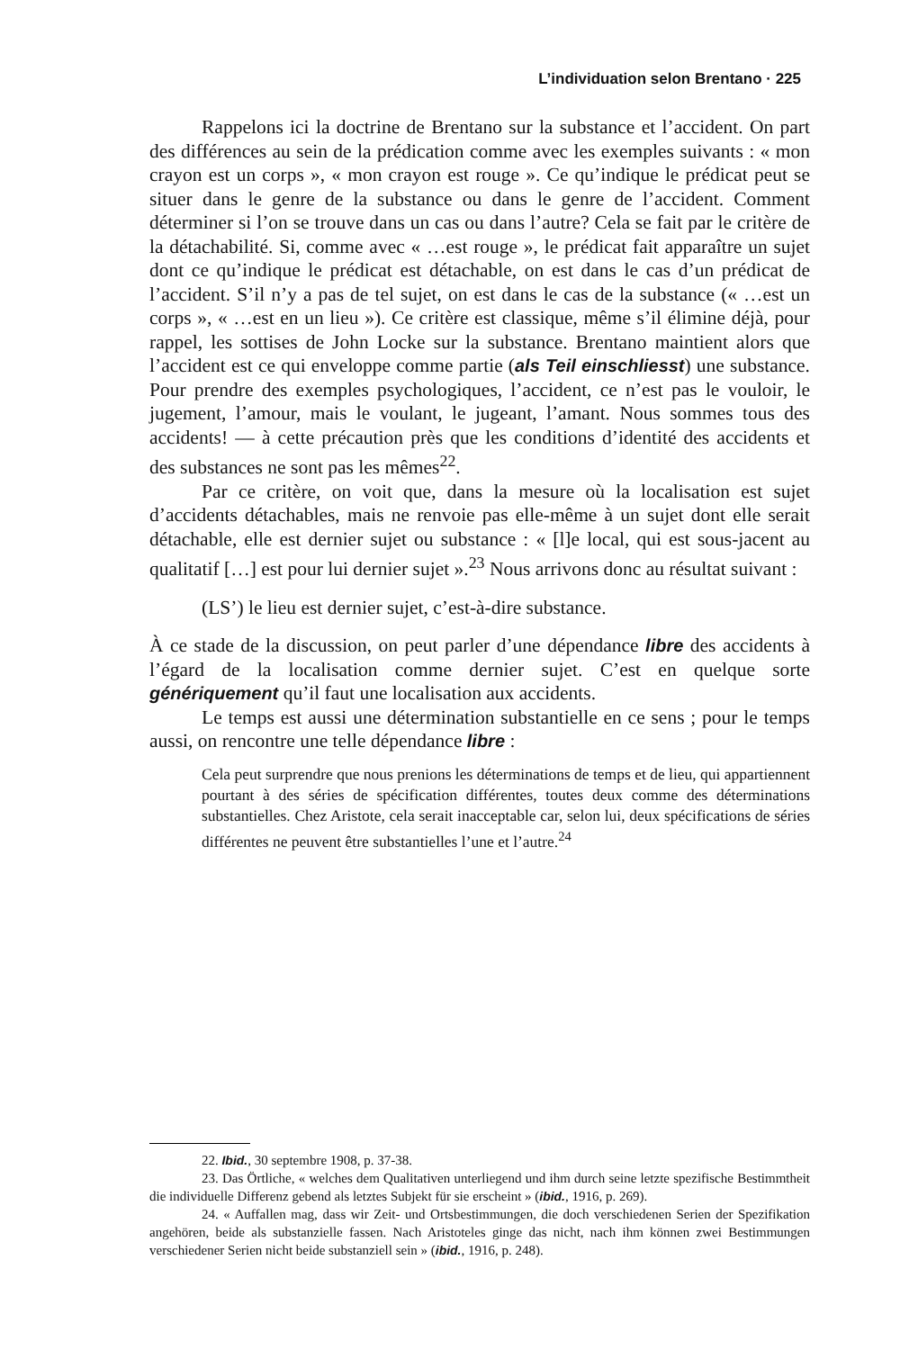L’individuation selon Brentano · 225
Rappelons ici la doctrine de Brentano sur la substance et l’accident. On part des différences au sein de la prédication comme avec les exemples suivants : « mon crayon est un corps », « mon crayon est rouge ». Ce qu’indique le prédicat peut se situer dans le genre de la substance ou dans le genre de l’accident. Comment déterminer si l’on se trouve dans un cas ou dans l’autre? Cela se fait par le critère de la détachabilité. Si, comme avec « …est rouge », le prédicat fait apparaître un sujet dont ce qu’indique le prédicat est détachable, on est dans le cas d’un prédicat de l’accident. S’il n’y a pas de tel sujet, on est dans le cas de la substance (« …est un corps », « …est en un lieu »). Ce critère est classique, même s’il élimine déjà, pour rappel, les sottises de John Locke sur la substance. Brentano maintient alors que l’accident est ce qui enveloppe comme partie (als Teil einschliesst) une substance. Pour prendre des exemples psychologiques, l’accident, ce n’est pas le vouloir, le jugement, l’amour, mais le voulant, le jugeant, l’amant. Nous sommes tous des accidents! — à cette précaution près que les conditions d’identité des accidents et des substances ne sont pas les mêmes<sup>22</sup>.
Par ce critère, on voit que, dans la mesure où la localisation est sujet d’accidents détachables, mais ne renvoie pas elle-même à un sujet dont elle serait détachable, elle est dernier sujet ou substance : « [l]e local, qui est sous-jacent au qualitatif […] est pour lui dernier sujet ».<sup>23</sup> Nous arrivons donc au résultat suivant :
(LS’) le lieu est dernier sujet, c’est-à-dire substance.
À ce stade de la discussion, on peut parler d’une dépendance libre des accidents à l’égard de la localisation comme dernier sujet. C’est en quelque sorte génériquement qu’il faut une localisation aux accidents.
Le temps est aussi une détermination substantielle en ce sens ; pour le temps aussi, on rencontre une telle dépendance libre :
Cela peut surprendre que nous prenions les déterminations de temps et de lieu, qui appartiennent pourtant à des séries de spécification différentes, toutes deux comme des déterminations substantielles. Chez Aristote, cela serait inacceptable car, selon lui, deux spécifications de séries différentes ne peuvent être substantielles l’une et l’autre.<sup>24</sup>
22. Ibid., 30 septembre 1908, p. 37-38.
23. Das Örtliche, « welches dem Qualitativen unterliegend und ihm durch seine letzte spezifische Bestimmtheit die individuelle Differenz gebend als letztes Subjekt für sie erscheint » (ibid., 1916, p. 269).
24. « Auffallen mag, dass wir Zeit- und Ortsbestimmungen, die doch verschiedenen Serien der Spezifikation angehören, beide als substanzielle fassen. Nach Aristoteles ginge das nicht, nach ihm können zwei Bestimmungen verschiedener Serien nicht beide substanziell sein » (ibid., 1916, p. 248).